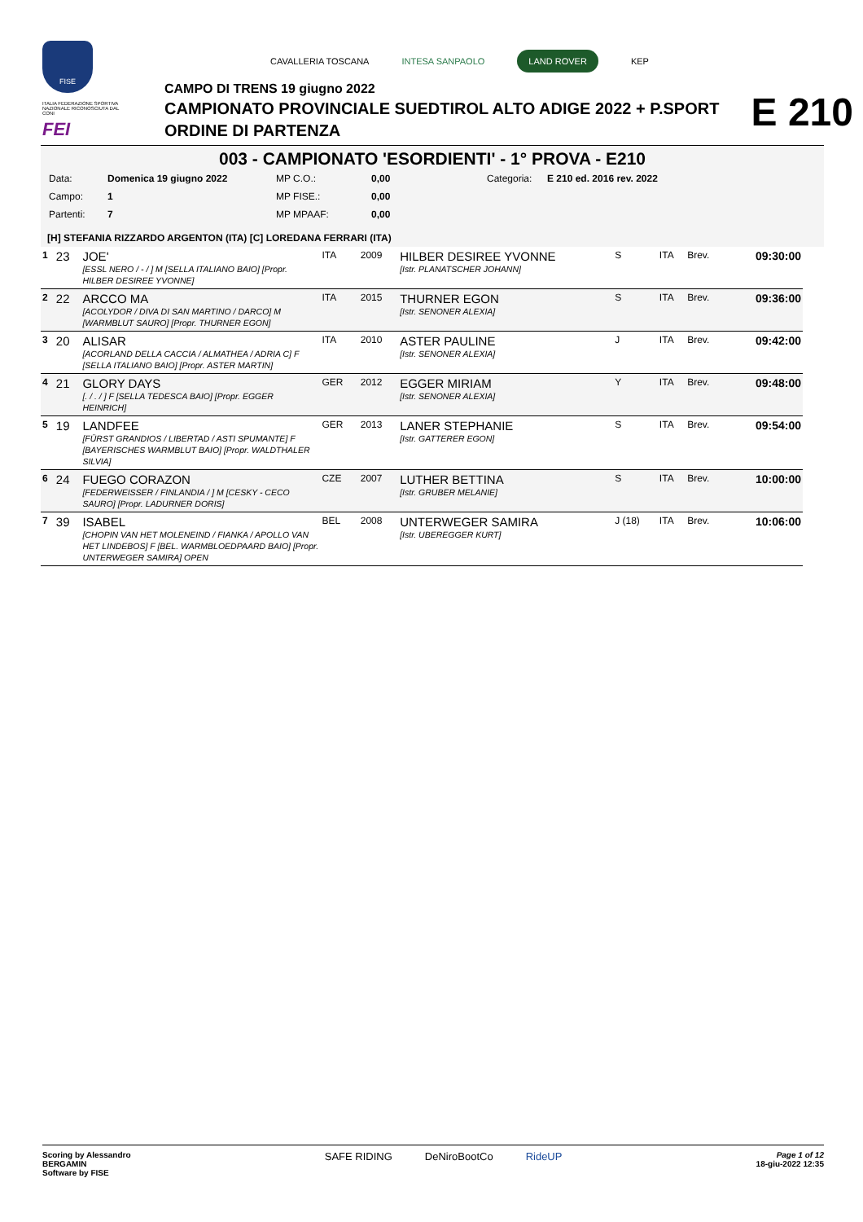FISE
ITALIA FEDERAZIONE SPORTIVA NAZIONALE RICONOSCIUTA DAL CONI
FEI
CAVALLERIA TOSCANA INTESA SANPAOLO LAND ROVER KEP
CAMPO DI TRENS 19 giugno 2022
CAMPIONATO PROVINCIALE SUEDTIROL ALTO ADIGE 2022 + P.SPORT
ORDINE DI PARTENZA
E 210
003 - CAMPIONATO 'ESORDIENTI' - 1° PROVA - E210
| Data: | Domenica 19 giugno 2022 | MP C.O.: | 0,00 | Categoria: | E 210 ed. 2016 rev. 2022 |
| Campo: | 1 | MP FISE.: | 0,00 | | |
| Partenti: | 7 | MP MPAAF: | 0,00 | | |
[H] STEFANIA RIZZARDO ARGENTON (ITA) [C] LOREDANA FERRARI (ITA)
| 1 | 23 | JOE' [ESSL NERO / - / ] M [SELLA ITALIANO BAIO] [Propr. HILBER DESIREE YVONNE] | ITA | 2009 | HILBER DESIREE YVONNE [Istr. PLANATSCHER JOHANN] | S | ITA | Brev. | 09:30:00 |
| 2 | 22 | ARCCO MA [ACOLYDOR / DIVA DI SAN MARTINO / DARCO] M [WARMBLUT SAURO] [Propr. THURNER EGON] | ITA | 2015 | THURNER EGON [Istr. SENONER ALEXIA] | S | ITA | Brev. | 09:36:00 |
| 3 | 20 | ALISAR [ACORLAND DELLA CACCIA / ALMATHEA / ADRIA C] F [SELLA ITALIANO BAIO] [Propr. ASTER MARTIN] | ITA | 2010 | ASTER PAULINE [Istr. SENONER ALEXIA] | J | ITA | Brev. | 09:42:00 |
| 4 | 21 | GLORY DAYS [. / . / ] F [SELLA TEDESCA BAIO] [Propr. EGGER HEINRICH] | GER | 2012 | EGGER MIRIAM [Istr. SENONER ALEXIA] | Y | ITA | Brev. | 09:48:00 |
| 5 | 19 | LANDFEE [FÜRST GRANDIOS / LIBERTAD / ASTI SPUMANTE] F [BAYERISCHES WARMBLUT BAIO] [Propr. WALDTHALER SILVIA] | GER | 2013 | LANER STEPHANIE [Istr. GATTERER EGON] | S | ITA | Brev. | 09:54:00 |
| 6 | 24 | FUEGO CORAZON [FEDERWEISSER / FINLANDIA / ] M [CESKY - CECO SAURO] [Propr. LADURNER DORIS] | CZE | 2007 | LUTHER BETTINA [Istr. GRUBER MELANIE] | S | ITA | Brev. | 10:00:00 |
| 7 | 39 | ISABEL [CHOPIN VAN HET MOLENEIND / FIANKA / APOLLO VAN HET LINDEBOS] F [BEL. WARMBLOEDPAARD BAIO] [Propr. UNTERWEGER SAMIRA] OPEN | BEL | 2008 | UNTERWEGER SAMIRA [Istr. UBEREGGER KURT] | J (18) | ITA | Brev. | 10:06:00 |
Scoring by Alessandro
BERGAMIN
Software by FISE
SAFE RIDING DeNiroBootCo RideUP
Page 1 of 12
18-giu-2022 12:35